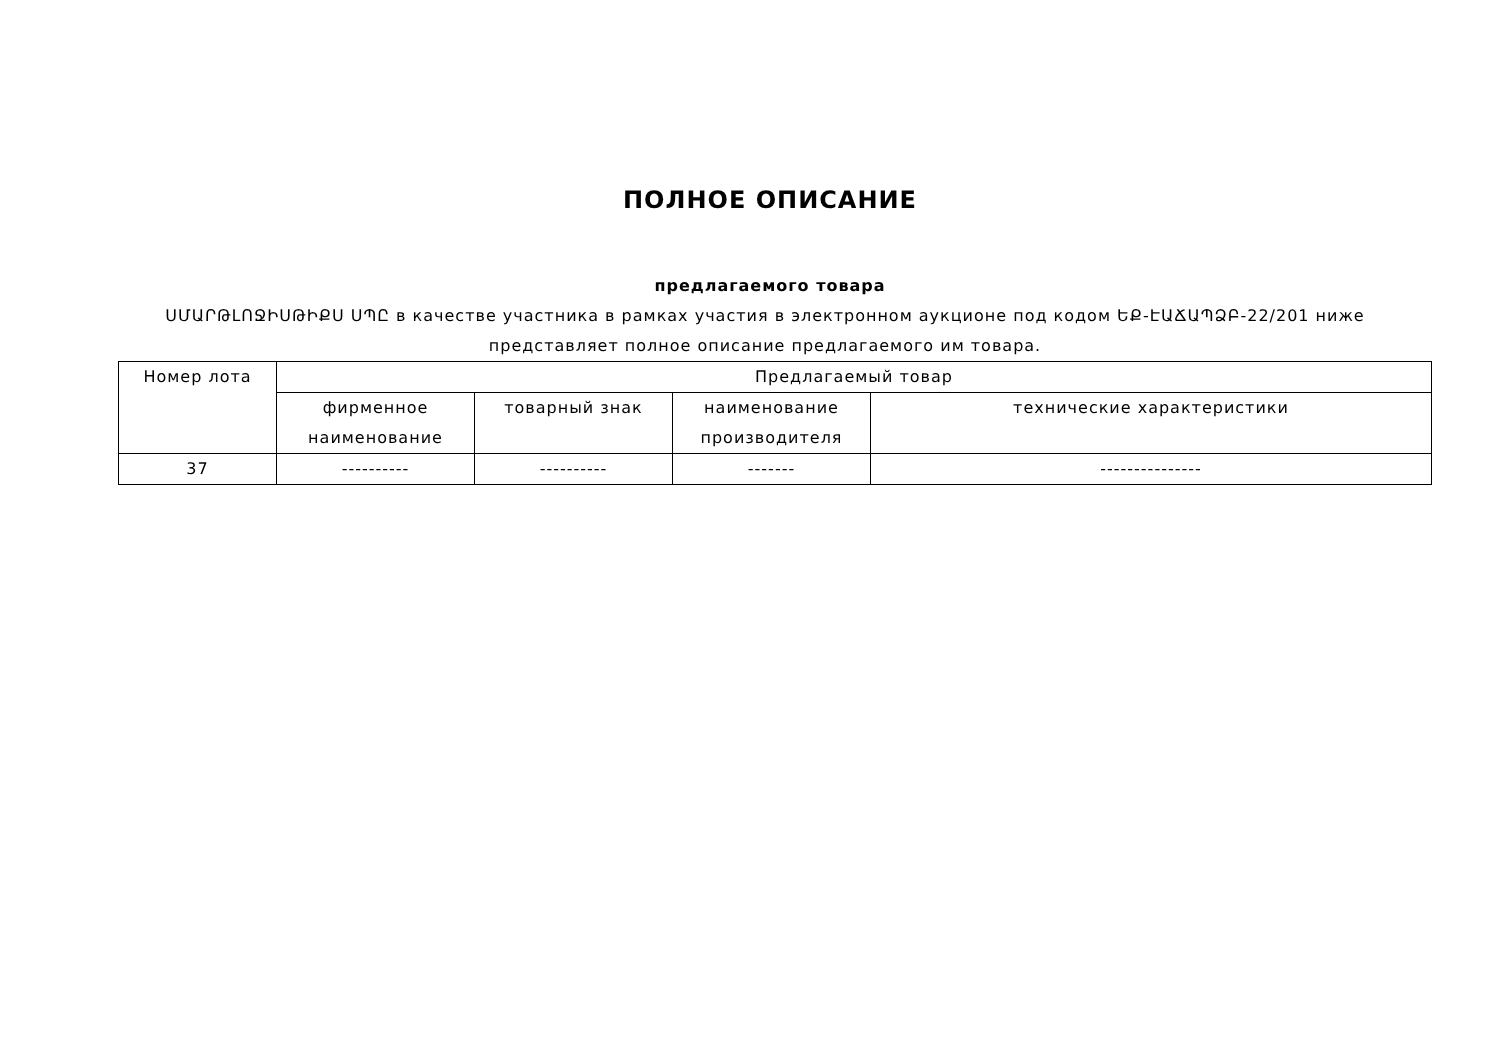ПОЛНОЕ ОПИСАНИЕ
предлагаемого товара
ՍՄԱՐԹԼՈՋԻՍԹԻՔՍ ՍՊԸ в качестве участника в рамках участия в электронном аукционе под кодом ԵՔ-ԷԱՃԱՊՁԲ-22/201 ниже представляет полное описание предлагаемого им товара.
| Номер лота | Предлагаемый товар | | | |
| --- | --- | --- | --- | --- |
| | фирменное наименование | товарный знак | наименование производителя | технические характеристики |
| 37 | ---------- | ---------- | ------- | --------------- |